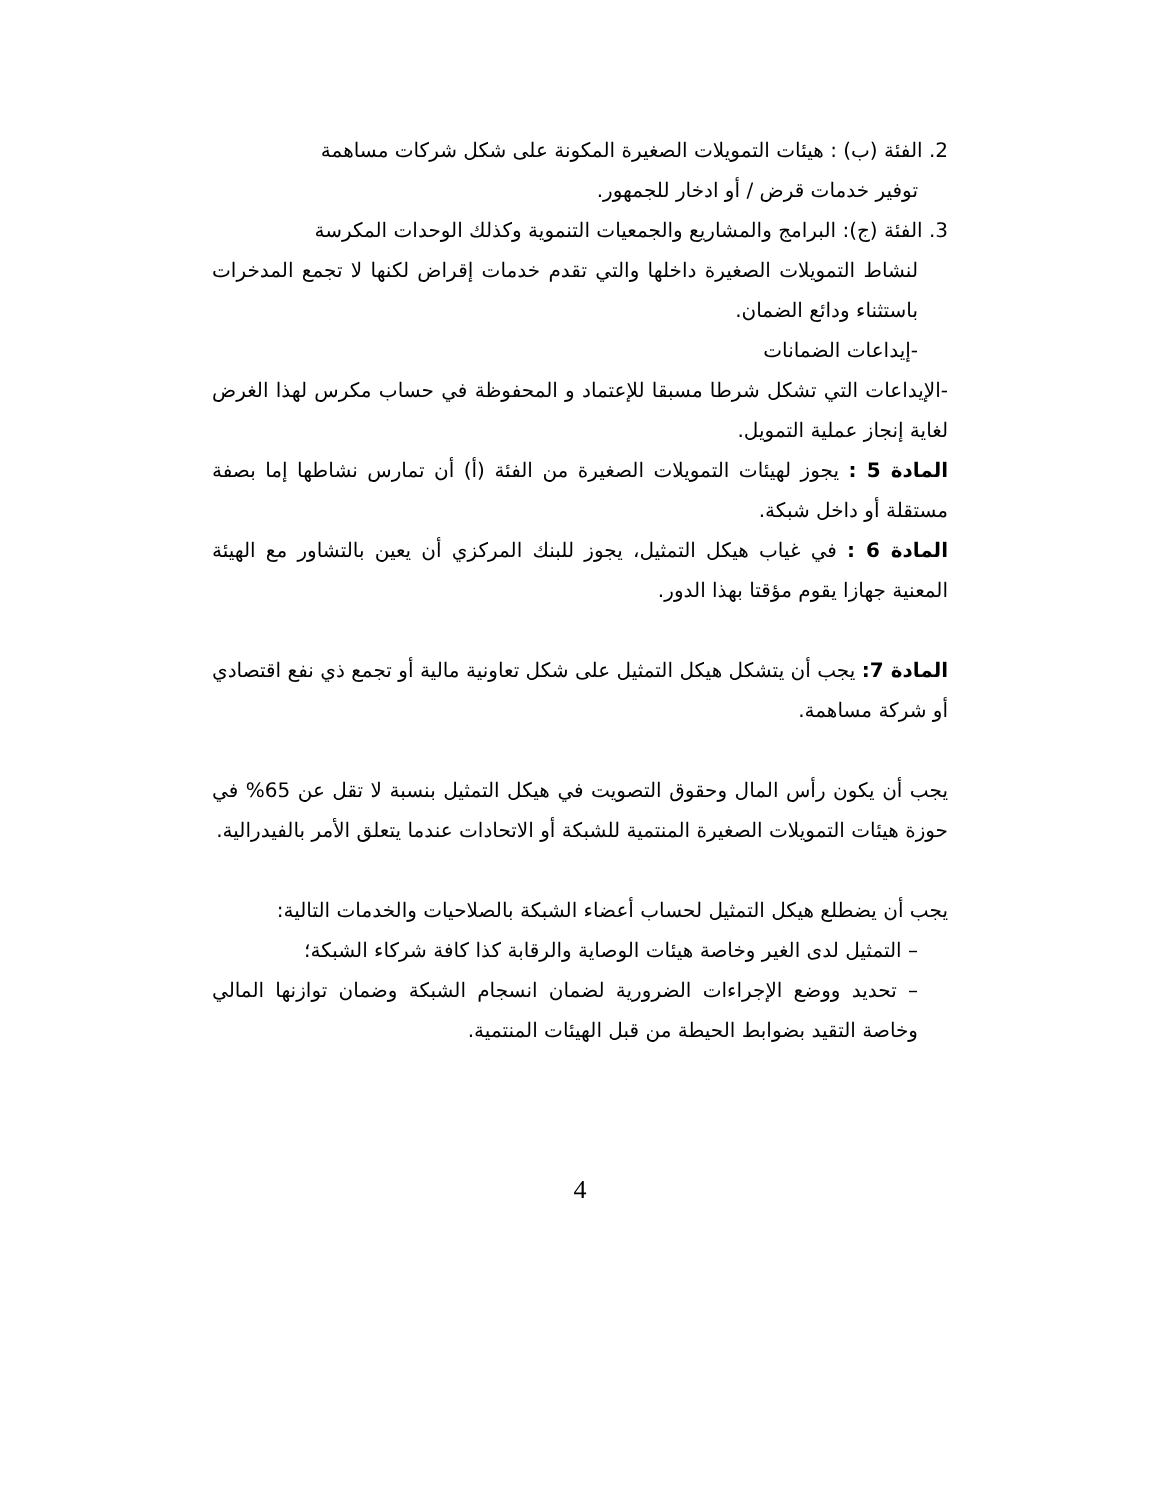2. الفئة (ب) : هيئات التمويلات الصغيرة المكونة على شكل شركات مساهمة
توفير خدمات قرض / أو ادخار للجمهور.
3. الفئة (ج): البرامج والمشاريع والجمعيات التنموية وكذلك الوحدات المكرسة
لنشاط التمويلات الصغيرة داخلها والتي تقدم خدمات إقراض لكنها لا تجمع المدخرات باستثناء ودائع الضمان.
-إيداعات الضمانات
-الإيداعات التي تشكل شرطا مسبقا للإعتماد و المحفوظة في حساب مكرس لهذا الغرض لغاية إنجاز عملية التمويل.
المادة 5 : يجوز لهيئات التمويلات الصغيرة من الفئة (أ) أن تمارس نشاطها إما بصفة مستقلة أو داخل شبكة.
المادة 6 : في غياب هيكل التمثيل، يجوز للبنك المركزي أن يعين بالتشاور مع الهيئة المعنية جهازا يقوم مؤقتا بهذا الدور.
المادة 7: يجب أن يتشكل هيكل التمثيل على شكل تعاونية مالية أو تجمع ذي نفع اقتصادي أو شركة مساهمة.
يجب أن يكون رأس المال وحقوق التصويت في هيكل التمثيل بنسبة لا تقل عن 65% في حوزة هيئات التمويلات الصغيرة المنتمية للشبكة أو الاتحادات عندما يتعلق الأمر بالفيدرالية.
يجب أن يضطلع هيكل التمثيل لحساب أعضاء الشبكة بالصلاحيات والخدمات التالية:
– التمثيل لدى الغير وخاصة هيئات الوصاية والرقابة كذا كافة شركاء الشبكة؛
– تحديد ووضع الإجراءات الضرورية لضمان انسجام الشبكة وضمان توازنها المالي وخاصة التقيد بضوابط الحيطة من قبل الهيئات المنتمية.
4